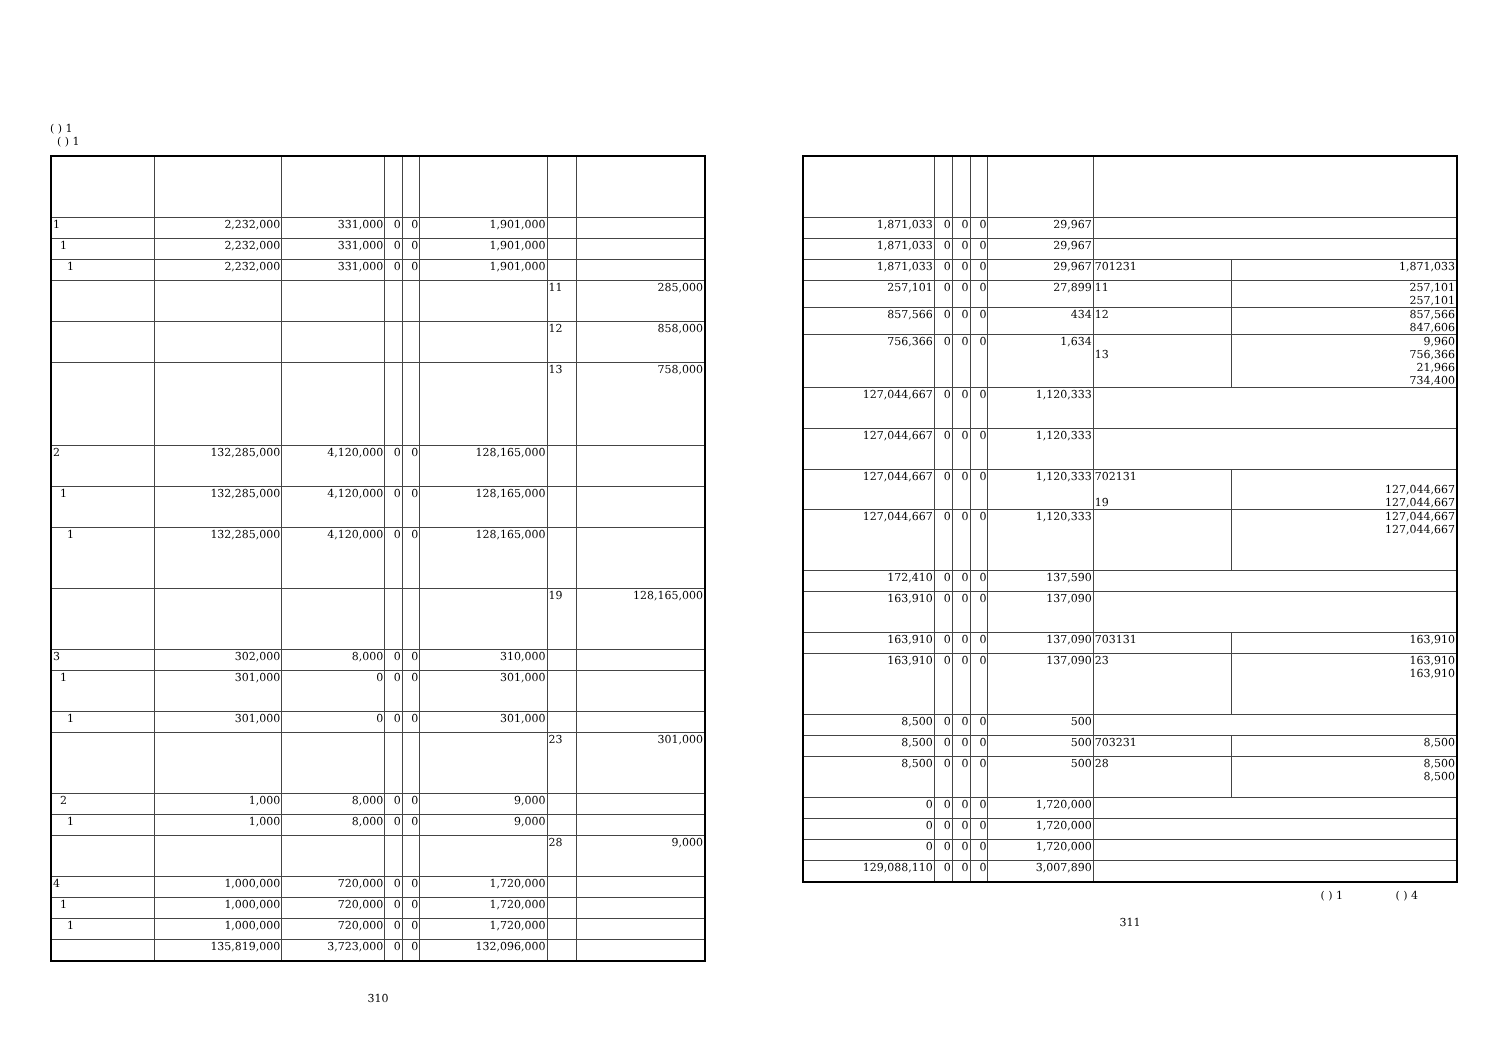( ) 1
( ) 1
| 1 | 2,232,000 | 331,000 | 0 | 0 | 1,901,000 | | |
| 1 | 2,232,000 | 331,000 | 0 | 0 | 1,901,000 | | |
| 1 | 2,232,000 | 331,000 | 0 | 0 | 1,901,000 | | |
| | | | | | | 11 | 285,000 |
| | | | | | | 12 | 858,000 |
| | | | | | | 13 | 758,000 |
| 2 | 132,285,000 | 4,120,000 | 0 | 0 | 128,165,000 | | |
| 1 | 132,285,000 | 4,120,000 | 0 | 0 | 128,165,000 | | |
| 1 | 132,285,000 | 4,120,000 | 0 | 0 | 128,165,000 | | |
| | | | | | | 19 | 128,165,000 |
| 3 | 302,000 | 8,000 | 0 | 0 | 310,000 | | |
| 1 | 301,000 | 0 | 0 | 0 | 301,000 | | |
| 1 | 301,000 | 0 | 0 | 0 | 301,000 | | |
| | | | | | | 23 | 301,000 |
| 2 | 1,000 | 8,000 | 0 | 0 | 9,000 | | |
| 1 | 1,000 | 8,000 | 0 | 0 | 9,000 | | |
| | | | | | | 28 | 9,000 |
| 4 | 1,000,000 | 720,000 | 0 | 0 | 1,720,000 | | |
| 1 | 1,000,000 | 720,000 | 0 | 0 | 1,720,000 | | |
| 1 | 1,000,000 | 720,000 | 0 | 0 | 1,720,000 | | |
| | 135,819,000 | 3,723,000 | 0 | 0 | 132,096,000 | | |
310
| 1,871,033 | 0 | 0 | 0 | 29,967 | | |
| 1,871,033 | 0 | 0 | 0 | 29,967 | | |
| 1,871,033 | 0 | 0 | 0 | 29,967 | 701231 | 1,871,033 |
| 257,101 | 0 | 0 | 0 | 27,899 | 11 | 257,101 257,101 |
| 857,566 | 0 | 0 | 0 | 434 | 12 | 857,566 847,606 |
| 756,366 | 0 | 0 | 0 | 1,634 | 13 | 9,960 756,366 21,966 734,400 |
| 127,044,667 | 0 | 0 | 0 | 1,120,333 | | |
| 127,044,667 | 0 | 0 | 0 | 1,120,333 | | |
| 127,044,667 | 0 | 0 | 0 | 1,120,333 | 702131 19 | 127,044,667 127,044,667 |
| 127,044,667 | 0 | 0 | 0 | 1,120,333 | | 127,044,667 127,044,667 |
| 172,410 | 0 | 0 | 0 | 137,590 | | |
| 163,910 | 0 | 0 | 0 | 137,090 | | |
| 163,910 | 0 | 0 | 0 | 137,090 | 703131 | 163,910 |
| 163,910 | 0 | 0 | 0 | 137,090 | 23 | 163,910 163,910 |
| 8,500 | 0 | 0 | 0 | 500 | | |
| 8,500 | 0 | 0 | 0 | 500 | 703231 | 8,500 |
| 8,500 | 0 | 0 | 0 | 500 | 28 | 8,500 8,500 |
| 0 | 0 | 0 | 0 | 1,720,000 | | |
| 0 | 0 | 0 | 0 | 1,720,000 | | |
| 0 | 0 | 0 | 0 | 1,720,000 | | |
| 129,088,110 | 0 | 0 | 0 | 3,007,890 | | |
( ) 1 ( ) 4
311